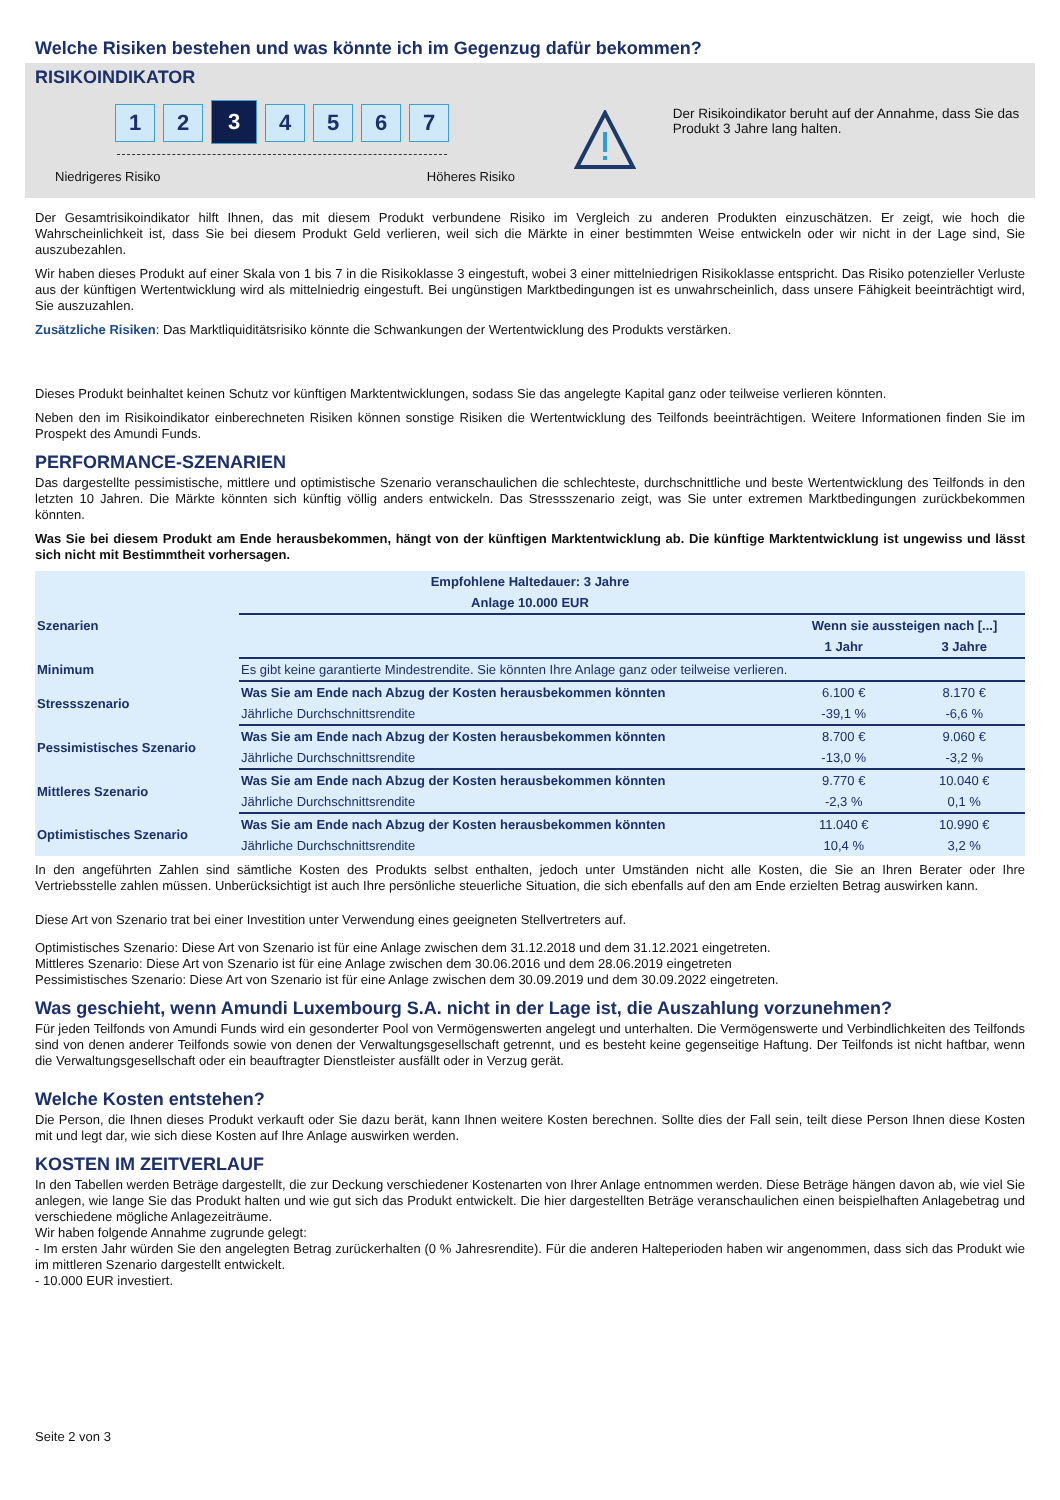Welche Risiken bestehen und was könnte ich im Gegenzug dafür bekommen?
RISIKOINDIKATOR
1 2
3
4 5 6 7
Niedrigeres Risiko Höheres Risiko
Der Risikoindikator beruht auf der Annahme, dass Sie das Produkt 3 Jahre lang halten.
Der Gesamtrisikoindikator hilft Ihnen, das mit diesem Produkt verbundene Risiko im Vergleich zu anderen Produkten einzuschätzen. Er zeigt, wie hoch die Wahrscheinlichkeit ist, dass Sie bei diesem Produkt Geld verlieren, weil sich die Märkte in einer bestimmten Weise entwickeln oder wir nicht in der Lage sind, Sie auszubezahlen.
Wir haben dieses Produkt auf einer Skala von 1 bis 7 in die Risikoklasse 3 eingestuft, wobei 3 einer mittelniedrigen Risikoklasse entspricht. Das Risiko potenzieller Verluste aus der künftigen Wertentwicklung wird als mittelniedrig eingestuft. Bei ungünstigen Marktbedingungen ist es unwahrscheinlich, dass unsere Fähigkeit beeinträchtigt wird, Sie auszuzahlen.
Zusätzliche Risiken: Das Marktliquiditätsrisiko könnte die Schwankungen der Wertentwicklung des Produkts verstärken.
Dieses Produkt beinhaltet keinen Schutz vor künftigen Marktentwicklungen, sodass Sie das angelegte Kapital ganz oder teilweise verlieren könnten.
Neben den im Risikoindikator einberechneten Risiken können sonstige Risiken die Wertentwicklung des Teilfonds beeinträchtigen. Weitere Informationen finden Sie im Prospekt des Amundi Funds.
PERFORMANCE-SZENARIEN
Das dargestellte pessimistische, mittlere und optimistische Szenario veranschaulichen die schlechteste, durchschnittliche und beste Wertentwicklung des Teilfonds in den letzten 10 Jahren. Die Märkte könnten sich künftig völlig anders entwickeln. Das Stressszenario zeigt, was Sie unter extremen Marktbedingungen zurückbekommen könnten.
Was Sie bei diesem Produkt am Ende herausbekommen, hängt von der künftigen Marktentwicklung ab. Die künftige Marktentwicklung ist ungewiss und lässt sich nicht mit Bestimmtheit vorhersagen.
| Empfohlene Haltedauer: 3 Jahre | | | |
| --- | --- | --- | --- |
| Anlage 10.000 EUR | | | |
| Szenarien | | Wenn sie aussteigen nach [...] | |
| | | 1 Jahr | 3 Jahre |
| Minimum | Es gibt keine garantierte Mindestrendite. Sie könnten Ihre Anlage ganz oder teilweise verlieren. | | |
| Stressszenario | Was Sie am Ende nach Abzug der Kosten herausbekommen könnten | 6.100 € | 8.170 € |
| | Jährliche Durchschnittsrendite | -39,1 % | -6,6 % |
| Pessimistisches Szenario | Was Sie am Ende nach Abzug der Kosten herausbekommen könnten | 8.700 € | 9.060 € |
| | Jährliche Durchschnittsrendite | -13,0 % | -3,2 % |
| Mittleres Szenario | Was Sie am Ende nach Abzug der Kosten herausbekommen könnten | 9.770 € | 10.040 € |
| | Jährliche Durchschnittsrendite | -2,3 % | 0,1 % |
| Optimistisches Szenario | Was Sie am Ende nach Abzug der Kosten herausbekommen könnten | 11.040 € | 10.990 € |
| | Jährliche Durchschnittsrendite | 10,4 % | 3,2 % |
In den angeführten Zahlen sind sämtliche Kosten des Produkts selbst enthalten, jedoch unter Umständen nicht alle Kosten, die Sie an Ihren Berater oder Ihre Vertriebsstelle zahlen müssen. Unberücksichtigt ist auch Ihre persönliche steuerliche Situation, die sich ebenfalls auf den am Ende erzielten Betrag auswirken kann.
Diese Art von Szenario trat bei einer Investition unter Verwendung eines geeigneten Stellvertreters auf.
Optimistisches Szenario: Diese Art von Szenario ist für eine Anlage zwischen dem 31.12.2018 und dem 31.12.2021 eingetreten.
Mittleres Szenario: Diese Art von Szenario ist für eine Anlage zwischen dem 30.06.2016 und dem 28.06.2019 eingetreten
Pessimistisches Szenario: Diese Art von Szenario ist für eine Anlage zwischen dem 30.09.2019 und dem 30.09.2022 eingetreten.
Was geschieht, wenn Amundi Luxembourg S.A. nicht in der Lage ist, die Auszahlung vorzunehmen?
Für jeden Teilfonds von Amundi Funds wird ein gesonderter Pool von Vermögenswerten angelegt und unterhalten. Die Vermögenswerte und Verbindlichkeiten des Teilfonds sind von denen anderer Teilfonds sowie von denen der Verwaltungsgesellschaft getrennt, und es besteht keine gegenseitige Haftung. Der Teilfonds ist nicht haftbar, wenn die Verwaltungsgesellschaft oder ein beauftragter Dienstleister ausfällt oder in Verzug gerät.
Welche Kosten entstehen?
Die Person, die Ihnen dieses Produkt verkauft oder Sie dazu berät, kann Ihnen weitere Kosten berechnen. Sollte dies der Fall sein, teilt diese Person Ihnen diese Kosten mit und legt dar, wie sich diese Kosten auf Ihre Anlage auswirken werden.
KOSTEN IM ZEITVERLAUF
In den Tabellen werden Beträge dargestellt, die zur Deckung verschiedener Kostenarten von Ihrer Anlage entnommen werden. Diese Beträge hängen davon ab, wie viel Sie anlegen, wie lange Sie das Produkt halten und wie gut sich das Produkt entwickelt. Die hier dargestellten Beträge veranschaulichen einen beispielhaften Anlagebetrag und verschiedene mögliche Anlagezeiträume.
Wir haben folgende Annahme zugrunde gelegt:
- Im ersten Jahr würden Sie den angelegten Betrag zurückerhalten (0 % Jahresrendite). Für die anderen Halteperioden haben wir angenommen, dass sich das Produkt wie im mittleren Szenario dargestellt entwickelt.
- 10.000 EUR investiert.
Seite 2 von 3